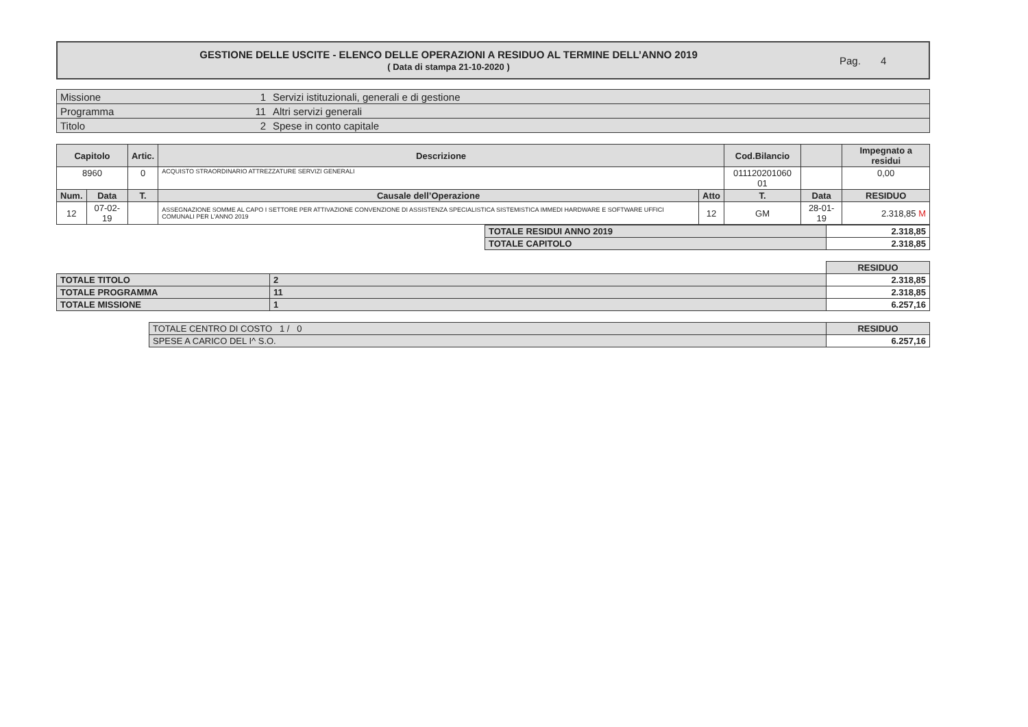GESTIONE DELLE USCITE - ELENCO DELLE OPERAZIONI A RESIDUO AL TERMINE DELL’ANNO 2019
( Data di stampa 21-10-2020 )
Pag. 4
| Missione | 1 | Servizi istituzionali, generali e di gestione |
| Programma | 11 | Altri servizi generali |
| Titolo | 2 | Spese in conto capitale |
| Capitolo | | Artic. | Descrizione | | Cod.Bilancio | | | Impegnato a residui |
| --- | --- | --- | --- | --- | --- | --- | --- | --- |
| 8960 | | 0 | ACQUISTO STRAORDINARIO ATTREZZATURE SERVIZI GENERALI | | 011120201060 01 | | | 0,00 |
| Num. | Data | T. | Causale dell’Operazione | Atto | T. | Data | | RESIDUO |
| 12 | 07-02-19 | | ASSEGNAZIONE SOMME AL CAPO I SETTORE PER ATTIVAZIONE CONVENZIONE DI ASSISTENZA SPECIALISTICA SISTEMISTICA IMMEDI HARDWARE E SOFTWARE UFFICI COMUNALI PER L'ANNO 2019 | 12 | GM | 28-01-19 | | 2.318,85 M |
| TOTALE RESIDUI ANNO 2019 | 2.318,85 |
| TOTALE CAPITOLO | 2.318,85 |
| | | RESIDUO |
| TOTALE TITOLO | 2 | 2.318,85 |
| TOTALE PROGRAMMA | 11 | 2.318,85 |
| TOTALE MISSIONE | 1 | 6.257,16 |
| TOTALE CENTRO DI COSTO 1 / 0 | RESIDUO |
| SPESE A CARICO DEL I^ S.O. | 6.257,16 |